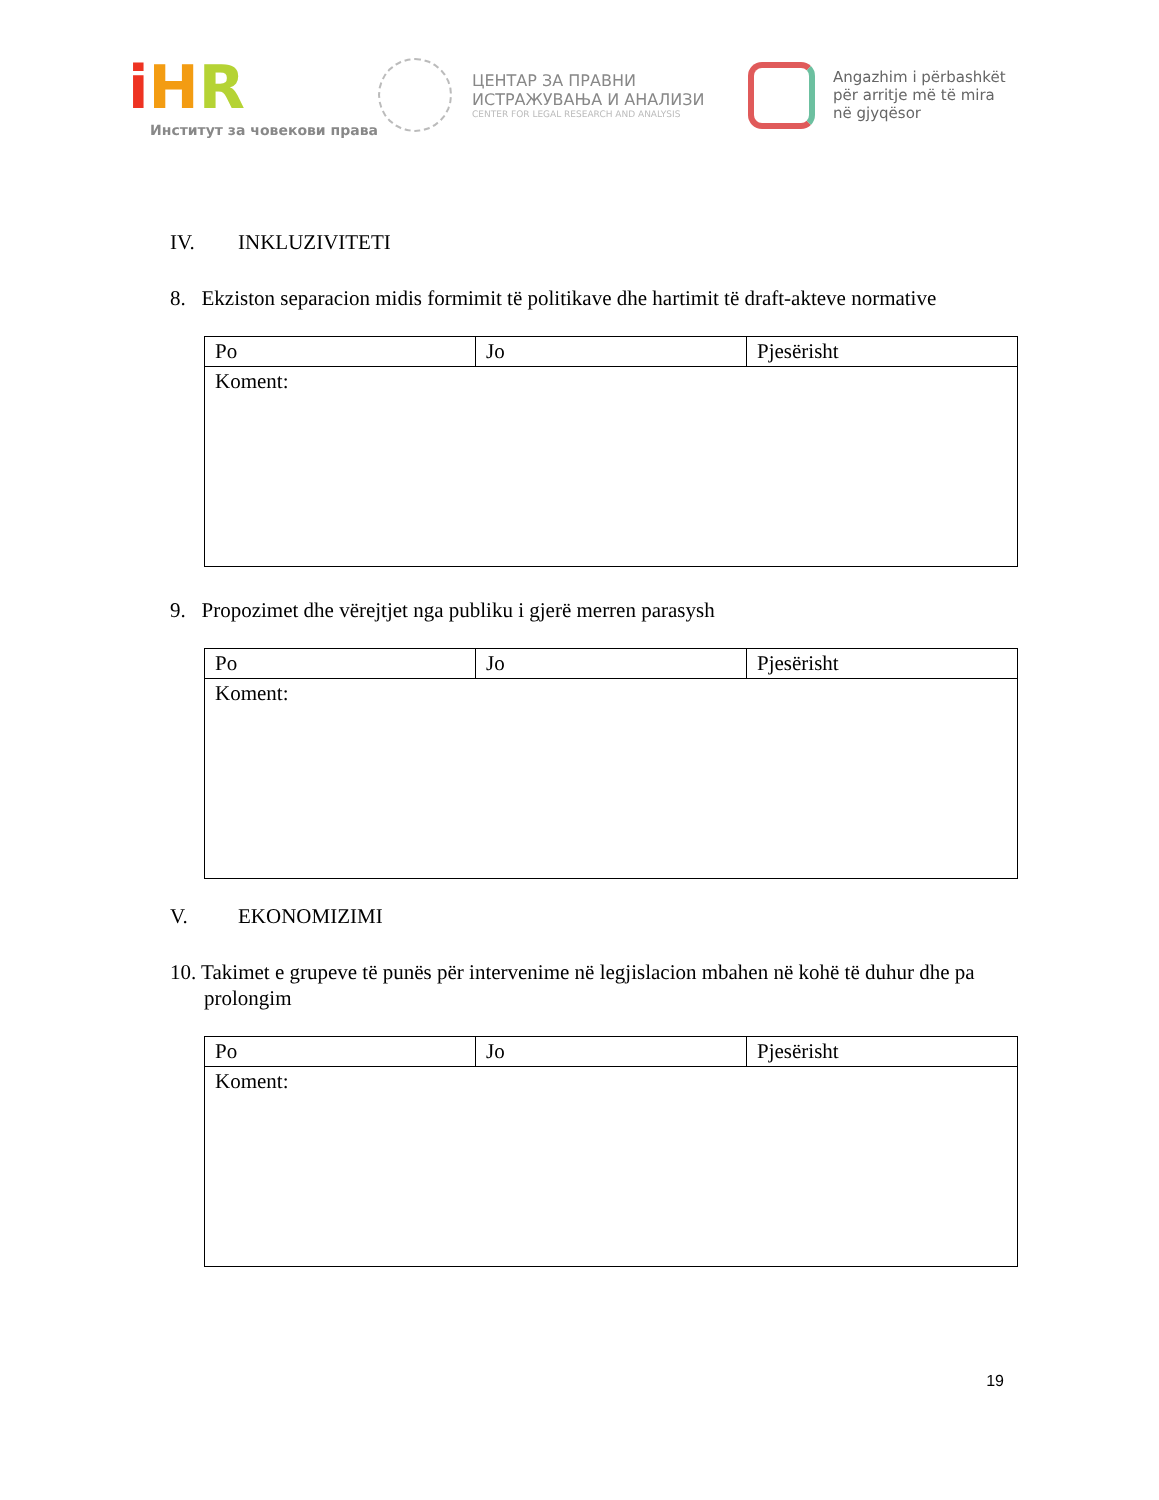iHR
Институт за човекови права
ЦЕНТАР ЗА ПРАВНИ
ИСТРАЖУВАЊА И АНАЛИЗИ
CENTER FOR LEGAL RESEARCH AND ANALYSIS
Angazhim i përbashkët
për arritje më të mira
në gjyqësor
IV. INKLUZIVITETI
8. Ekziston separacion midis formimit të politikave dhe hartimit të draft-akteve normative
| Po | Jo | Pjesërisht |
| Koment: | | |
9. Propozimet dhe vërejtjet nga publiku i gjerë merren parasysh
| Po | Jo | Pjesërisht |
| Koment: | | |
V. EKONOMIZIMI
10. Takimet e grupeve të punës për intervenime në legjislacion mbahen në kohë të duhur dhe pa prolongim
| Po | Jo | Pjesërisht |
| Koment: | | |
19